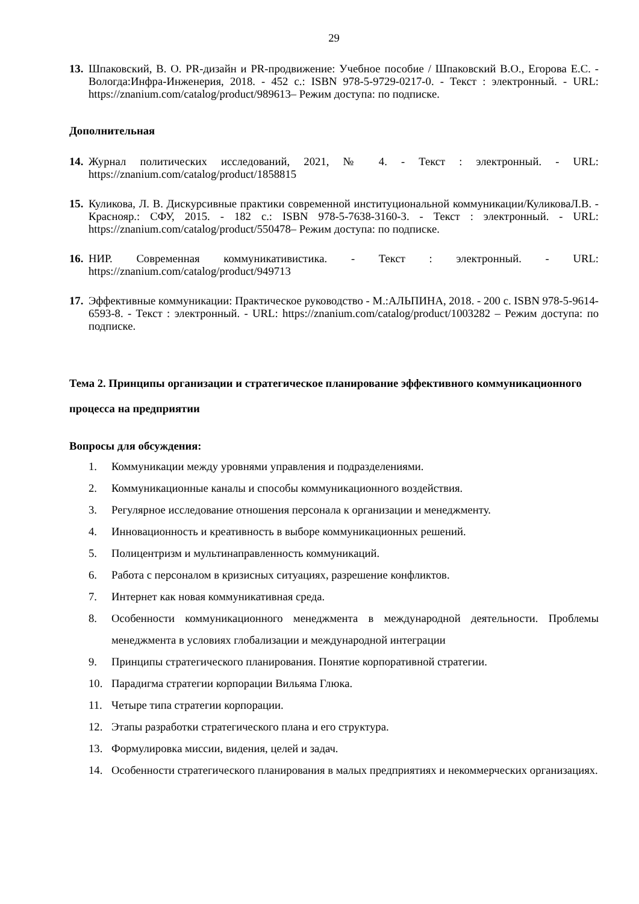29
13.
Шпаковский, В. О. PR-дизайн и PR-продвижение: Учебное пособие / Шпаковский В.О., Егорова Е.С. - Вологда:Инфра-Инженерия, 2018. - 452 с.: ISBN 978-5-9729-0217-0. - Текст : электронный. - URL: https://znanium.com/catalog/product/989613– Режим доступа: по подписке.
Дополнительная
14.
Журнал политических исследований, 2021, № 4. - Текст : электронный. - URL: https://znanium.com/catalog/product/1858815
15.
Куликова, Л. В. Дискурсивные практики современной институциональной коммуникации/КуликоваЛ.В. - Краснояр.: СФУ, 2015. - 182 с.: ISBN 978-5-7638-3160-3. - Текст : электронный. - URL: https://znanium.com/catalog/product/550478– Режим доступа: по подписке.
16.
НИР. Современная коммуникативистика. - Текст : электронный. - URL: https://znanium.com/catalog/product/949713
17.
Эффективные коммуникации: Практическое руководство - М.:АЛЬПИНА, 2018. - 200 с. ISBN 978-5-9614-6593-8. - Текст : электронный. - URL: https://znanium.com/catalog/product/1003282 – Режим доступа: по подписке.
Тема 2. Принципы организации и стратегическое планирование эффективного коммуникационного процесса на предприятии
Вопросы для обсуждения:
1. Коммуникации между уровнями управления и подразделениями.
2. Коммуникационные каналы и способы коммуникационного воздействия.
3. Регулярное исследование отношения персонала к организации и менеджменту.
4. Инновационность и креативность в выборе коммуникационных решений.
5. Полицентризм и мультинаправленность коммуникаций.
6. Работа с персоналом в кризисных ситуациях, разрешение конфликтов.
7. Интернет как новая коммуникативная среда.
8. Особенности коммуникационного менеджмента в международной деятельности. Проблемы менеджмента в условиях глобализации и международной интеграции
9. Принципы стратегического планирования. Понятие корпоративной стратегии.
10. Парадигма стратегии корпорации Вильяма Глюка.
11. Четыре типа стратегии корпорации.
12. Этапы разработки стратегического плана и его структура.
13. Формулировка миссии, видения, целей и задач.
14. Особенности стратегического планирования в малых предприятиях и некоммерческих организациях.